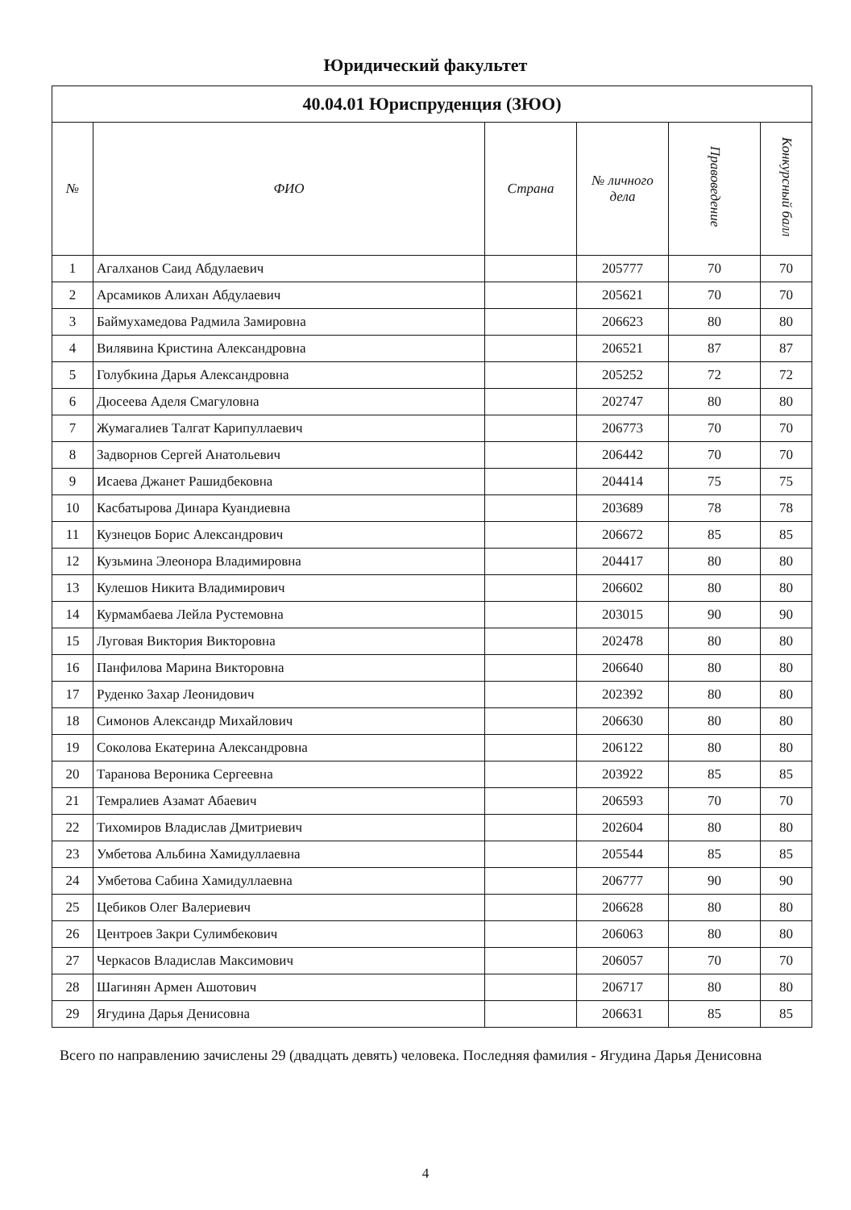Юридический факультет
| 40.04.01 Юриспруденция (ЗЮО) | | | | | |
| --- | --- | --- | --- | --- | --- |
| № | ФИО | Страна | № личного дела | Правоведение | Конкурсный балл |
| 1 | Агалханов Саид Абдулаевич | | 205777 | 70 | 70 |
| 2 | Арсамиков Алихан Абдулаевич | | 205621 | 70 | 70 |
| 3 | Баймухамедова Радмила Замировна | | 206623 | 80 | 80 |
| 4 | Вилявина Кристина Александровна | | 206521 | 87 | 87 |
| 5 | Голубкина Дарья Александровна | | 205252 | 72 | 72 |
| 6 | Дюсеева Аделя Смагуловна | | 202747 | 80 | 80 |
| 7 | Жумагалиев Талгат Карипуллаевич | | 206773 | 70 | 70 |
| 8 | Задворнов Сергей Анатольевич | | 206442 | 70 | 70 |
| 9 | Исаева Джанет Рашидбековна | | 204414 | 75 | 75 |
| 10 | Касбатырова Динара Куандиевна | | 203689 | 78 | 78 |
| 11 | Кузнецов Борис Александрович | | 206672 | 85 | 85 |
| 12 | Кузьмина Элеонора Владимировна | | 204417 | 80 | 80 |
| 13 | Кулешов Никита Владимирович | | 206602 | 80 | 80 |
| 14 | Курмамбаева Лейла Рустемовна | | 203015 | 90 | 90 |
| 15 | Луговая Виктория Викторовна | | 202478 | 80 | 80 |
| 16 | Панфилова Марина Викторовна | | 206640 | 80 | 80 |
| 17 | Руденко Захар Леонидович | | 202392 | 80 | 80 |
| 18 | Симонов Александр Михайлович | | 206630 | 80 | 80 |
| 19 | Соколова Екатерина Александровна | | 206122 | 80 | 80 |
| 20 | Таранова Вероника Сергеевна | | 203922 | 85 | 85 |
| 21 | Темралиев Азамат Абаевич | | 206593 | 70 | 70 |
| 22 | Тихомиров Владислав Дмитриевич | | 202604 | 80 | 80 |
| 23 | Умбетова Альбина Хамидуллаевна | | 205544 | 85 | 85 |
| 24 | Умбетова Сабина Хамидуллаевна | | 206777 | 90 | 90 |
| 25 | Цебиков Олег Валериевич | | 206628 | 80 | 80 |
| 26 | Центроев Закри Сулимбекович | | 206063 | 80 | 80 |
| 27 | Черкасов Владислав Максимович | | 206057 | 70 | 70 |
| 28 | Шагинян Армен Ашотович | | 206717 | 80 | 80 |
| 29 | Ягудина Дарья Денисовна | | 206631 | 85 | 85 |
Всего по направлению зачислены 29 (двадцать девять) человека. Последняя фамилия - Ягудина Дарья Денисовна
4